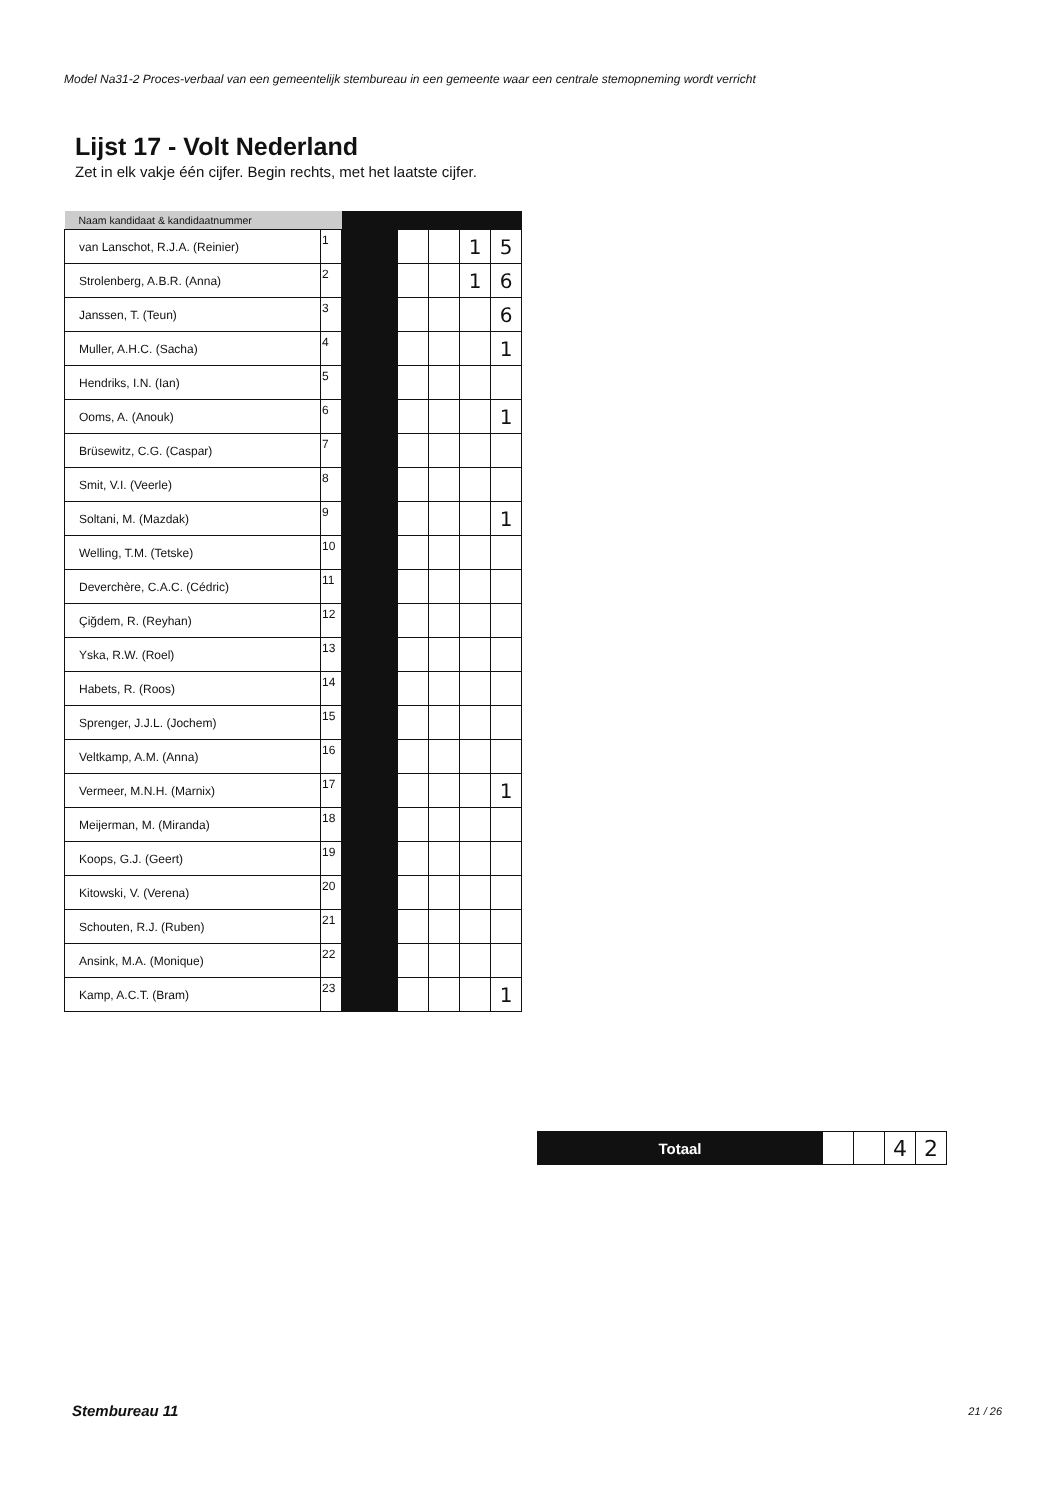Model Na31-2 Proces-verbaal van een gemeentelijk stembureau in een gemeente waar een centrale stemopneming wordt verricht
Lijst 17 - Volt Nederland
Zet in elk vakje één cijfer. Begin rechts, met het laatste cijfer.
| Naam kandidaat & kandidaatnummer | | | | | | |
| --- | --- | --- | --- | --- | --- | --- |
| van Lanschot, R.J.A. (Reinier) | 1 | | | | 1 | 5 |
| Strolenberg, A.B.R. (Anna) | 2 | | | | 1 | 6 |
| Janssen, T. (Teun) | 3 | | | | | 6 |
| Muller, A.H.C. (Sacha) | 4 | | | | | 1 |
| Hendriks, I.N. (Ian) | 5 | | | | | |
| Ooms, A. (Anouk) | 6 | | | | | 1 |
| Brüsewitz, C.G. (Caspar) | 7 | | | | | |
| Smit, V.I. (Veerle) | 8 | | | | | |
| Soltani, M. (Mazdak) | 9 | | | | | 1 |
| Welling, T.M. (Tetske) | 10 | | | | | |
| Deverchère, C.A.C. (Cédric) | 11 | | | | | |
| Çiğdem, R. (Reyhan) | 12 | | | | | |
| Yska, R.W. (Roel) | 13 | | | | | |
| Habets, R. (Roos) | 14 | | | | | |
| Sprenger, J.J.L. (Jochem) | 15 | | | | | |
| Veltkamp, A.M. (Anna) | 16 | | | | | |
| Vermeer, M.N.H. (Marnix) | 17 | | | | | 1 |
| Meijerman, M. (Miranda) | 18 | | | | | |
| Koops, G.J. (Geert) | 19 | | | | | |
| Kitowski, V. (Verena) | 20 | | | | | |
| Schouten, R.J. (Ruben) | 21 | | | | | |
| Ansink, M.A. (Monique) | 22 | | | | | |
| Kamp, A.C.T. (Bram) | 23 | | | | | 1 |
| Totaal | | | 4 | 2 |
Stembureau 11 21 / 26